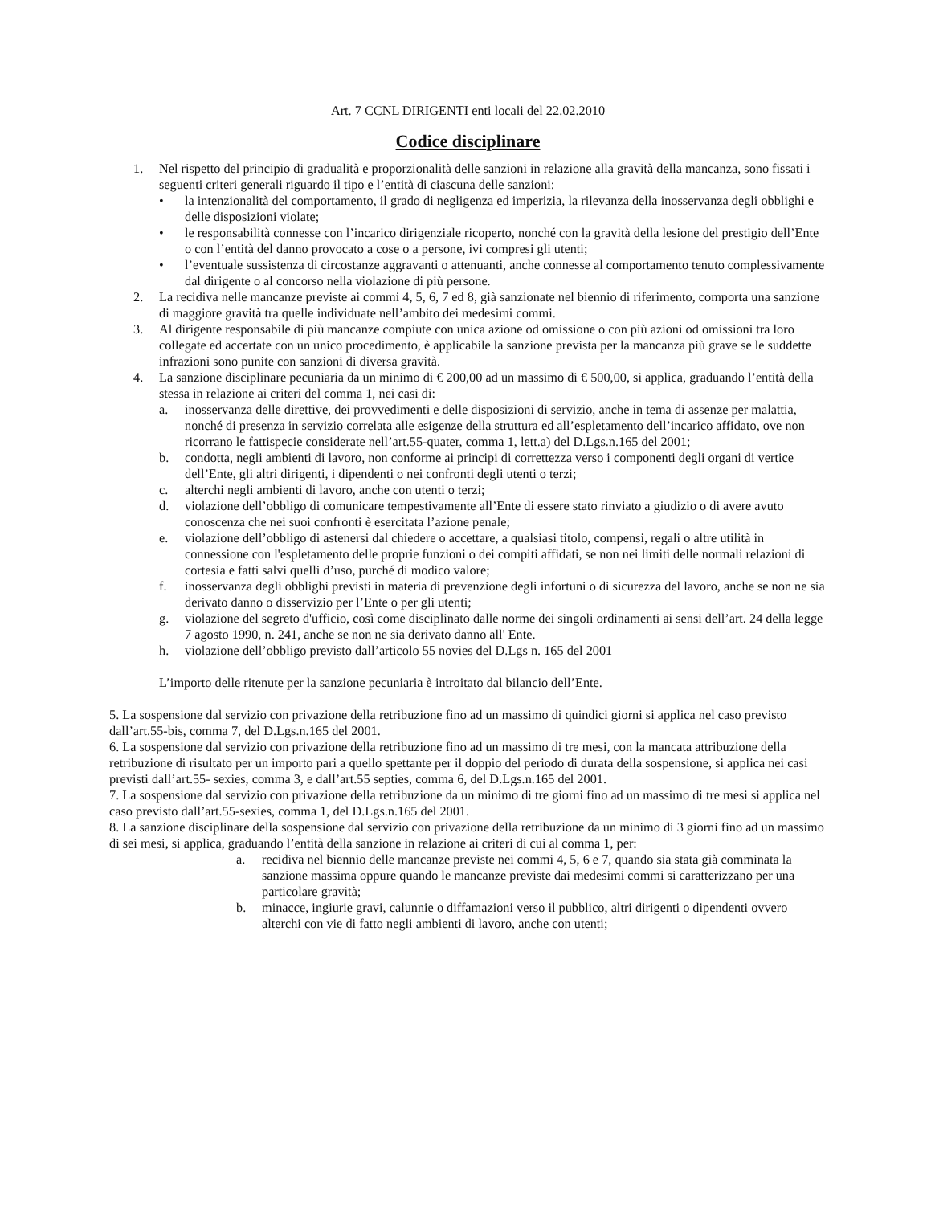Art. 7 CCNL DIRIGENTI enti locali del 22.02.2010
Codice disciplinare
1. Nel rispetto del principio di gradualità e proporzionalità delle sanzioni in relazione alla gravità della mancanza, sono fissati i seguenti criteri generali riguardo il tipo e l’entità di ciascuna delle sanzioni:
• la intenzionalità del comportamento, il grado di negligenza ed imperizia, la rilevanza della inosservanza degli obblighi e delle disposizioni violate;
• le responsabilità connesse con l’incarico dirigenziale ricoperto, nonché con la gravità della lesione del prestigio dell’Ente o con l’entità del danno provocato a cose o a persone, ivi compresi gli utenti;
• l’eventuale sussistenza di circostanze aggravanti o attenuanti, anche connesse al comportamento tenuto complessivamente dal dirigente o al concorso nella violazione di più persone.
2. La recidiva nelle mancanze previste ai commi 4, 5, 6, 7 ed 8, già sanzionate nel biennio di riferimento, comporta una sanzione di maggiore gravità tra quelle individuate nell’ambito dei medesimi commi.
3. Al dirigente responsabile di più mancanze compiute con unica azione od omissione o con più azioni od omissioni tra loro collegate ed accertate con un unico procedimento, è applicabile la sanzione prevista per la mancanza più grave se le suddette infrazioni sono punite con sanzioni di diversa gravità.
4. La sanzione disciplinare pecuniaria da un minimo di € 200,00 ad un massimo di € 500,00, si applica, graduando l’entità della stessa in relazione ai criteri del comma 1, nei casi di:
a. inosservanza delle direttive, dei provvedimenti e delle disposizioni di servizio, anche in tema di assenze per malattia, nonché di presenza in servizio correlata alle esigenze della struttura ed all’espletamento dell’incarico affidato, ove non ricorrano le fattispecie considerate nell’art.55-quater, comma 1, lett.a) del D.Lgs.n.165 del 2001;
b. condotta, negli ambienti di lavoro, non conforme ai principi di correttezza verso i componenti degli organi di vertice dell’Ente, gli altri dirigenti, i dipendenti o nei confronti degli utenti o terzi;
c. alterchi negli ambienti di lavoro, anche con utenti o terzi;
d. violazione dell’obbligo di comunicare tempestivamente all’Ente di essere stato rinviato a giudizio o di avere avuto conoscenza che nei suoi confronti è esercitata l’azione penale;
e. violazione dell’obbligo di astenersi dal chiedere o accettare, a qualsiasi titolo, compensi, regali o altre utilità in connessione con l'espletamento delle proprie funzioni o dei compiti affidati, se non nei limiti delle normali relazioni di cortesia e fatti salvi quelli d’uso, purché di modico valore;
f. inosservanza degli obblighi previsti in materia di prevenzione degli infortuni o di sicurezza del lavoro, anche se non ne sia derivato danno o disservizio per l’Ente o per gli utenti;
g. violazione del segreto d'ufficio, così come disciplinato dalle norme dei singoli ordinamenti ai sensi dell’art. 24 della legge 7 agosto 1990, n. 241, anche se non ne sia derivato danno all' Ente.
h. violazione dell’obbligo previsto dall’articolo 55 novies del D.Lgs n. 165 del 2001
L’importo delle ritenute per la sanzione pecuniaria è introitato dal bilancio dell’Ente.
5. La sospensione dal servizio con privazione della retribuzione fino ad un massimo di quindici giorni si applica nel caso previsto dall’art.55-bis, comma 7, del D.Lgs.n.165 del 2001.
6. La sospensione dal servizio con privazione della retribuzione fino ad un massimo di tre mesi, con la mancata attribuzione della retribuzione di risultato per un importo pari a quello spettante per il doppio del periodo di durata della sospensione, si applica nei casi previsti dall’art.55- sexies, comma 3, e dall’art.55 septies, comma 6, del D.Lgs.n.165 del 2001.
7. La sospensione dal servizio con privazione della retribuzione da un minimo di tre giorni fino ad un massimo di tre mesi si applica nel caso previsto dall’art.55-sexies, comma 1, del D.Lgs.n.165 del 2001.
8. La sanzione disciplinare della sospensione dal servizio con privazione della retribuzione da un minimo di 3 giorni fino ad un massimo di sei mesi, si applica, graduando l’entità della sanzione in relazione ai criteri di cui al comma 1, per:
a. recidiva nel biennio delle mancanze previste nei commi 4, 5, 6 e 7, quando sia stata già comminata la sanzione massima oppure quando le mancanze previste dai medesimi commi si caratterizzano per una particolare gravità;
b. minacce, ingiurie gravi, calunnie o diffamazioni verso il pubblico, altri dirigenti o dipendenti ovvero alterchi con vie di fatto negli ambienti di lavoro, anche con utenti;